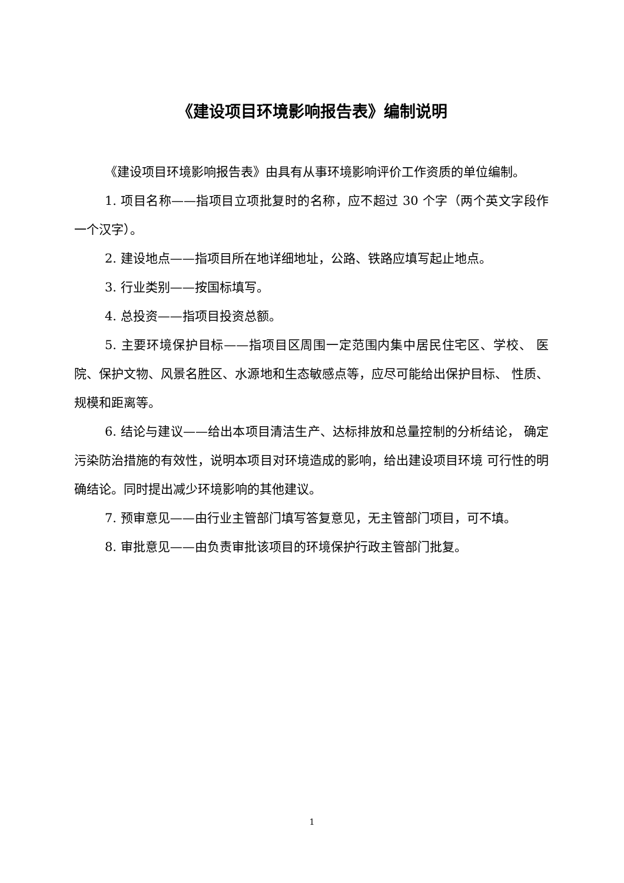《建设项目环境影响报告表》编制说明
《建设项目环境影响报告表》由具有从事环境影响评价工作资质的单位编制。
1. 项目名称——指项目立项批复时的名称，应不超过 30 个字（两个英文字段作一个汉字）。
2. 建设地点——指项目所在地详细地址，公路、铁路应填写起止地点。
3. 行业类别——按国标填写。
4. 总投资——指项目投资总额。
5. 主要环境保护目标——指项目区周围一定范围内集中居民住宅区、学校、 医院、保护文物、风景名胜区、水源地和生态敏感点等，应尽可能给出保护目标、 性质、规模和距离等。
6. 结论与建议——给出本项目清洁生产、达标排放和总量控制的分析结论， 确定污染防治措施的有效性，说明本项目对环境造成的影响，给出建设项目环境 可行性的明确结论。同时提出减少环境影响的其他建议。
7. 预审意见——由行业主管部门填写答复意见，无主管部门项目，可不填。
8. 审批意见——由负责审批该项目的环境保护行政主管部门批复。
1